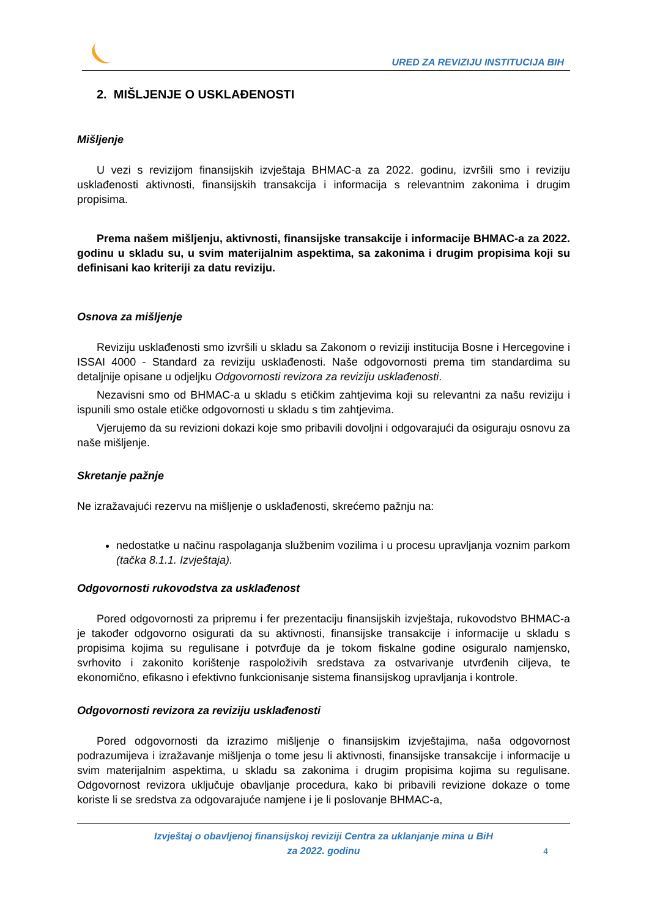URED ZA REVIZIJU INSTITUCIJA BIH
2. MIŠLJENJE O USKLAĐENOSTI
Mišljenje
U vezi s revizijom finansijskih izvještaja BHMAC-a za 2022. godinu, izvršili smo i reviziju usklađenosti aktivnosti, finansijskih transakcija i informacija s relevantnim zakonima i drugim propisima.
Prema našem mišljenju, aktivnosti, finansijske transakcije i informacije BHMAC-a za 2022. godinu u skladu su, u svim materijalnim aspektima, sa zakonima i drugim propisima koji su definisani kao kriteriji za datu reviziju.
Osnova za mišljenje
Reviziju usklađenosti smo izvršili u skladu sa Zakonom o reviziji institucija Bosne i Hercegovine i ISSAI 4000 - Standard za reviziju usklađenosti. Naše odgovornosti prema tim standardima su detaljnije opisane u odjeljku Odgovornosti revizora za reviziju usklađenosti.
Nezavisni smo od BHMAC-a u skladu s etičkim zahtjevima koji su relevantni za našu reviziju i ispunili smo ostale etičke odgovornosti u skladu s tim zahtjevima.
Vjerujemo da su revizioni dokazi koje smo pribavili dovoljni i odgovarajući da osiguraju osnovu za naše mišljenje.
Skretanje pažnje
Ne izražavajući rezervu na mišljenje o usklađenosti, skrećemo pažnju na:
nedostatke u načinu raspolaganja službenim vozilima i u procesu upravljanja voznim parkom (tačka 8.1.1. Izvještaja).
Odgovornosti rukovodstva za usklađenost
Pored odgovornosti za pripremu i fer prezentaciju finansijskih izvještaja, rukovodstvo BHMAC-a je također odgovorno osigurati da su aktivnosti, finansijske transakcije i informacije u skladu s propisima kojima su regulisane i potvrđuje da je tokom fiskalne godine osiguralo namjensko, svrhovito i zakonito korištenje raspoloživih sredstava za ostvarivanje utvrđenih ciljeva, te ekonomično, efikasno i efektivno funkcionisanje sistema finansijskog upravljanja i kontrole.
Odgovornosti revizora za reviziju usklađenosti
Pored odgovornosti da izrazimo mišljenje o finansijskim izvještajima, naša odgovornost podrazumijeva i izražavanje mišljenja o tome jesu li aktivnosti, finansijske transakcije i informacije u svim materijalnim aspektima, u skladu sa zakonima i drugim propisima kojima su regulisane. Odgovornost revizora uključuje obavljanje procedura, kako bi pribavili revizione dokaze o tome koriste li se sredstva za odgovarajuće namjene i je li poslovanje BHMAC-a,
Izvještaj o obavljenoj finansijskoj reviziji Centra za uklanjanje mina u BiH
za 2022. godinu
4